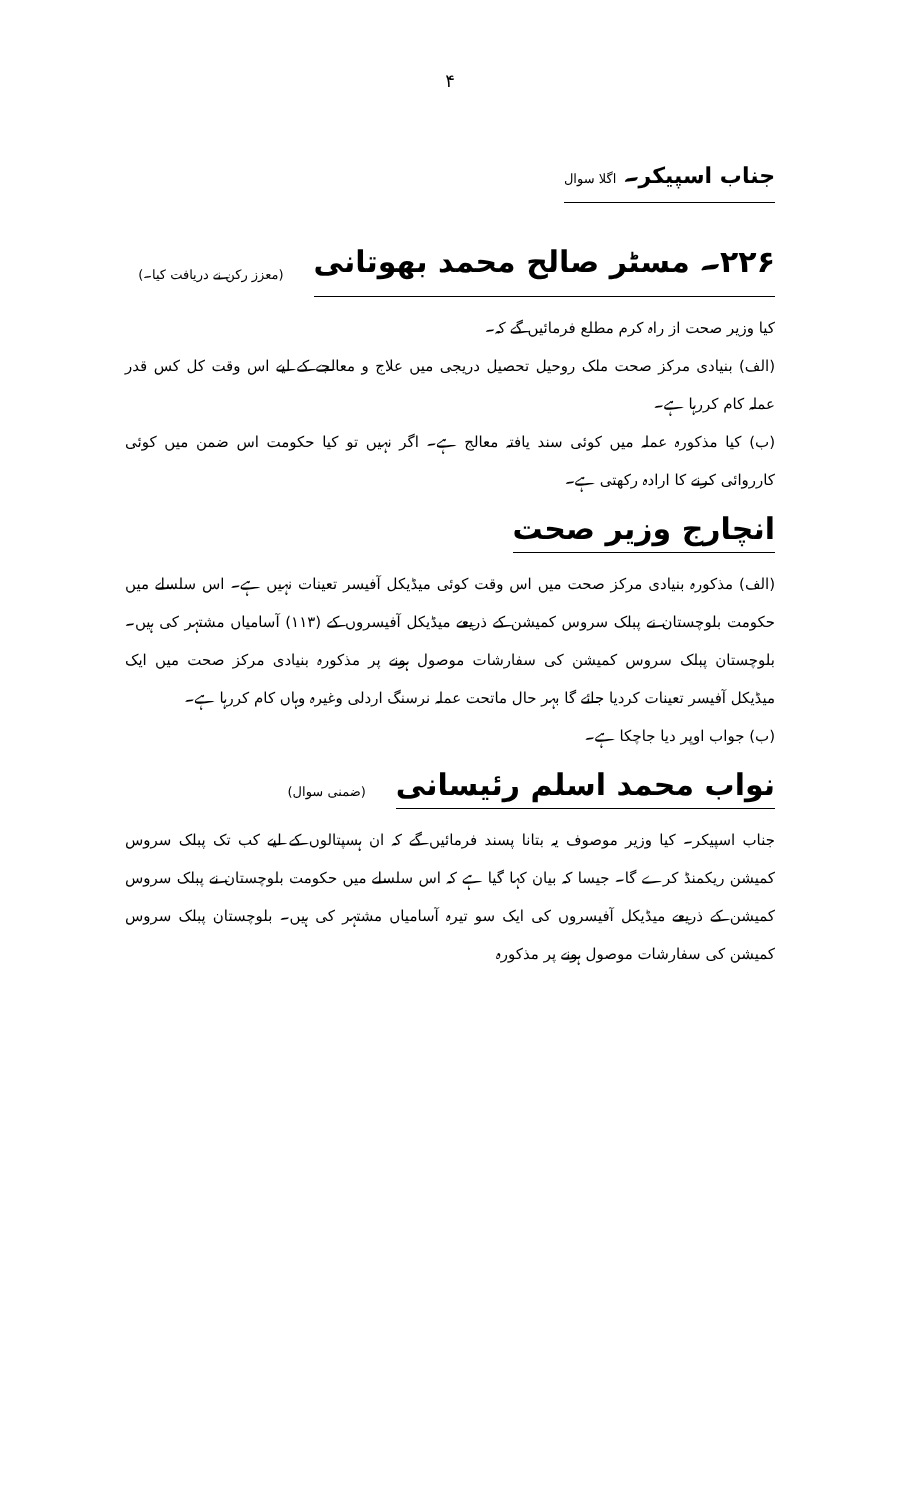۴
جناب اسپیکر۔ اگلا سوال
۲۲۶۔ مسٹر صالح محمد بھوتانی (معزز رکن نے دریافت کیا۔)
کیا وزیر صحت از راہ کرم مطلع فرمائیں گے کہ۔
(الف) بنیادی مرکز صحت ملک روحیل تحصیل دریجی میں علاج و معالجے کے لیے اس وقت کل کس قدر عملہ کام کررہا ہے۔
(ب) کیا مذکورہ عملہ میں کوئی سند یافتہ معالج ہے۔ اگر نہیں تو کیا حکومت اس ضمن میں کوئی کارروائی کرنے کا ارادہ رکھتی ہے۔
انچارج وزیر صحت
(الف) مذکورہ بنیادی مرکز صحت میں اس وقت کوئی میڈیکل آفیسر تعینات نہیں ہے۔ اس سلسلے میں حکومت بلوچستان نے پبلک سروس کمیشن کے ذریعے میڈیکل آفیسروں کے (۱۱۳) آسامیاں مشتہر کی ہیں۔ بلوچستان پبلک سروس کمیشن کی سفارشات موصول ہونے پر مذکورہ بنیادی مرکز صحت میں ایک میڈیکل آفیسر تعینات کردیا جائے گا بہر حال ماتحت عملہ نرسنگ اردلی وغیرہ وہاں کام کررہا ہے۔
(ب) جواب اوپر دیا جاچکا ہے۔
نواب محمد اسلم رئیسانی (ضمنی سوال)
جناب اسپیکر۔ کیا وزیر موصوف یہ بتانا پسند فرمائیں گے کہ ان ہسپتالوں کے لیے کب تک پبلک سروس کمیشن ریکمنڈ کرے گا۔ جیسا کہ بیان کہا گیا ہے کہ اس سلسلے میں حکومت بلوچستان نے پبلک سروس کمیشن کے ذریعے میڈیکل آفیسروں کی ایک سو تیرہ آسامیاں مشتہر کی ہیں۔ بلوچستان پبلک سروس کمیشن کی سفارشات موصول ہونے پر مذکورہ